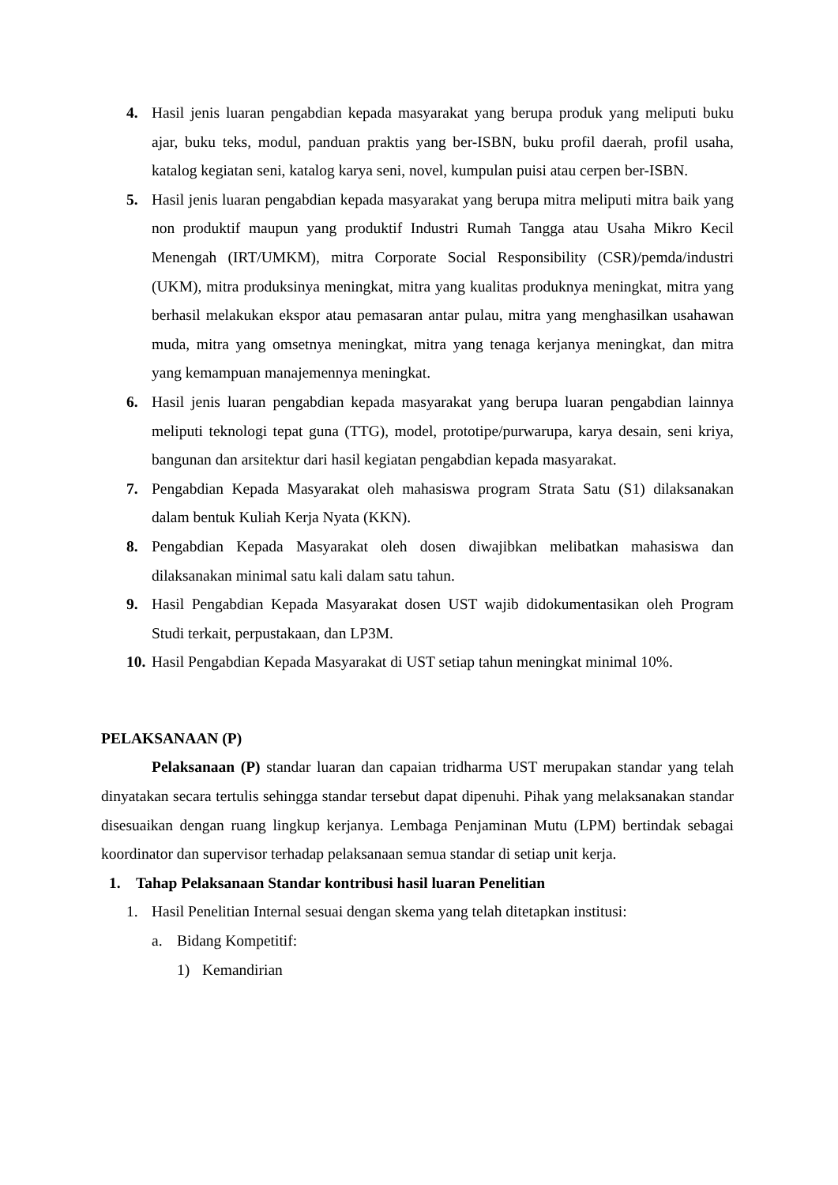4. Hasil jenis luaran pengabdian kepada masyarakat yang berupa produk yang meliputi buku ajar, buku teks, modul, panduan praktis yang ber-ISBN, buku profil daerah, profil usaha, katalog kegiatan seni, katalog karya seni, novel, kumpulan puisi atau cerpen ber-ISBN.
5. Hasil jenis luaran pengabdian kepada masyarakat yang berupa mitra meliputi mitra baik yang non produktif maupun yang produktif Industri Rumah Tangga atau Usaha Mikro Kecil Menengah (IRT/UMKM), mitra Corporate Social Responsibility (CSR)/pemda/industri (UKM), mitra produksinya meningkat, mitra yang kualitas produknya meningkat, mitra yang berhasil melakukan ekspor atau pemasaran antar pulau, mitra yang menghasilkan usahawan muda, mitra yang omsetnya meningkat, mitra yang tenaga kerjanya meningkat, dan mitra yang kemampuan manajemennya meningkat.
6. Hasil jenis luaran pengabdian kepada masyarakat yang berupa luaran pengabdian lainnya meliputi teknologi tepat guna (TTG), model, prototipe/purwarupa, karya desain, seni kriya, bangunan dan arsitektur dari hasil kegiatan pengabdian kepada masyarakat.
7. Pengabdian Kepada Masyarakat oleh mahasiswa program Strata Satu (S1) dilaksanakan dalam bentuk Kuliah Kerja Nyata (KKN).
8. Pengabdian Kepada Masyarakat oleh dosen diwajibkan melibatkan mahasiswa dan dilaksanakan minimal satu kali dalam satu tahun.
9. Hasil Pengabdian Kepada Masyarakat dosen UST wajib didokumentasikan oleh Program Studi terkait, perpustakaan, dan LP3M.
10. Hasil Pengabdian Kepada Masyarakat di UST setiap tahun meningkat minimal 10%.
PELAKSANAAN (P)
Pelaksanaan (P) standar luaran dan capaian tridharma UST merupakan standar yang telah dinyatakan secara tertulis sehingga standar tersebut dapat dipenuhi. Pihak yang melaksanakan standar disesuaikan dengan ruang lingkup kerjanya. Lembaga Penjaminan Mutu (LPM) bertindak sebagai koordinator dan supervisor terhadap pelaksanaan semua standar di setiap unit kerja.
1. Tahap Pelaksanaan Standar kontribusi hasil luaran Penelitian
1. Hasil Penelitian Internal sesuai dengan skema yang telah ditetapkan institusi:
a. Bidang Kompetitif:
1) Kemandirian